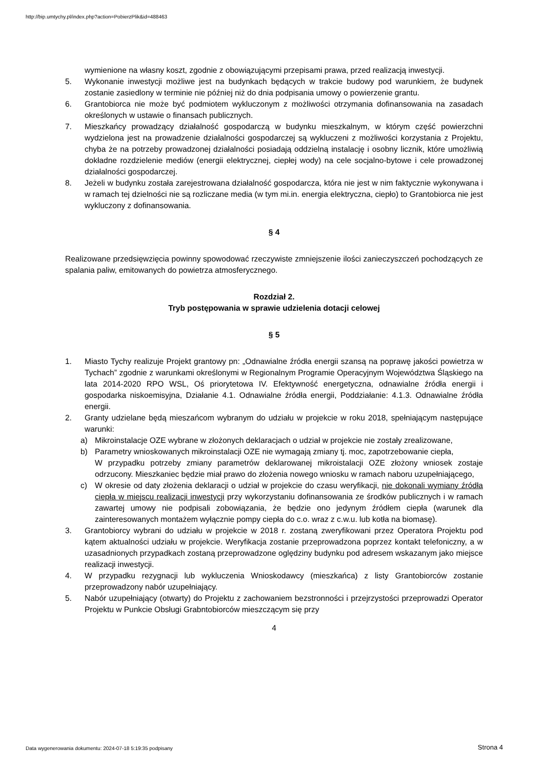http://bip.umtychy.pl/index.php?action=PobierzPlik&id=488463
wymienione na własny koszt, zgodnie z obowiązującymi przepisami prawa, przed realizacją inwestycji.
5. Wykonanie inwestycji możliwe jest na budynkach będących w trakcie budowy pod warunkiem, że budynek zostanie zasiedlony w terminie nie później niż do dnia podpisania umowy o powierzenie grantu.
6. Grantobiorca nie może być podmiotem wykluczonym z możliwości otrzymania dofinansowania na zasadach określonych w ustawie o finansach publicznych.
7. Mieszkańcy prowadzący działalność gospodarczą w budynku mieszkalnym, w którym część powierzchni wydzielona jest na prowadzenie działalności gospodarczej są wykluczeni z możliwości korzystania z Projektu, chyba że na potrzeby prowadzonej działalności posiadają oddzielną instalację i osobny licznik, które umożliwią dokładne rozdzielenie mediów (energii elektrycznej, ciepłej wody) na cele socjalno-bytowe i cele prowadzonej działalności gospodarczej.
8. Jeżeli w budynku została zarejestrowana działalność gospodarcza, która nie jest w nim faktycznie wykonywana i w ramach tej dzielności nie są rozliczane media (w tym mi.in. energia elektryczna, ciepło) to Grantobiorca nie jest wykluczony z dofinansowania.
§ 4
Realizowane przedsięwzięcia powinny spowodować rzeczywiste zmniejszenie ilości zanieczyszczeń pochodzących ze spalania paliw, emitowanych do powietrza atmosferycznego.
Rozdział 2.
Tryb postępowania w sprawie udzielenia dotacji celowej
§ 5
1. Miasto Tychy realizuje Projekt grantowy pn: „Odnawialne źródła energii szansą na poprawę jakości powietrza w Tychach” zgodnie z warunkami określonymi w Regionalnym Programie Operacyjnym Województwa Śląskiego na lata 2014-2020 RPO WSL, Oś priorytetowa IV. Efektywność energetyczna, odnawialne źródła energii i gospodarka niskoemisyjna, Działanie 4.1. Odnawialne źródła energii, Poddziałanie: 4.1.3. Odnawialne źródła energii.
2. Granty udzielane będą mieszańcom wybranym do udziału w projekcie w roku 2018, spełniającym następujące warunki:
a) Mikroinstalacje OZE wybrane w złożonych deklaracjach o udział w projekcie nie zostały zrealizowane,
b) Parametry wnioskowanych mikroinstalacji OZE nie wymagają zmiany tj. moc, zapotrzebowanie ciepła,
W przypadku potrzeby zmiany parametrów deklarowanej mikroistalacji OZE złożony wniosek zostaje odrzucony. Mieszkaniec będzie miał prawo do złożenia nowego wniosku w ramach naboru uzupełniającego,
c) W okresie od daty złożenia deklaracji o udział w projekcie do czasu weryfikacji, nie dokonali wymiany źródła ciepła w miejscu realizacji inwestycji przy wykorzystaniu dofinansowania ze środków publicznych i w ramach zawartej umowy nie podpisali zobowiązania, że będzie ono jedynym źródłem ciepła (warunek dla zainteresowanych montażem wyłącznie pompy ciepła do c.o. wraz z c.w.u. lub kotła na biomasę).
3. Grantobiorcy wybrani do udziału w projekcie w 2018 r. zostaną zweryfikowani przez Operatora Projektu pod kątem aktualności udziału w projekcie. Weryfikacja zostanie przeprowadzona poprzez kontakt telefoniczny, a w uzasadnionych przypadkach zostaną przeprowadzone oględziny budynku pod adresem wskazanym jako miejsce realizacji inwestycji.
4. W przypadku rezygnacji lub wykluczenia Wnioskodawcy (mieszkańca) z listy Grantobiorców zostanie przeprowadzony nabór uzupełniający.
5. Nabór uzupełniający (otwarty) do Projektu z zachowaniem bezstronności i przejrzystości przeprowadzi Operator Projektu w Punkcie Obsługi Grabntobiorców mieszczącym się przy
4
Data wygenerowania dokumentu: 2024-07-18 5:19:35 podpisany
Strona 4